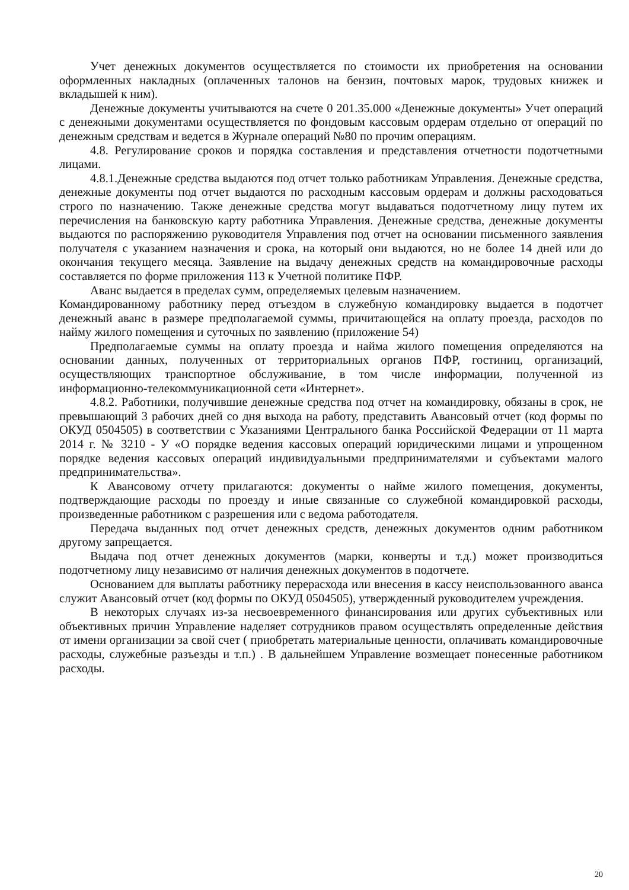Учет денежных документов осуществляется по стоимости их приобретения на основании оформленных накладных (оплаченных талонов на бензин, почтовых марок, трудовых книжек и вкладышей к ним).
Денежные документы учитываются на счете 0 201.35.000 «Денежные документы» Учет операций с денежными документами осуществляется по фондовым кассовым ордерам отдельно от операций по денежным средствам и ведется в Журнале операций №80 по прочим операциям.
4.8. Регулирование сроков и порядка составления и представления отчетности подотчетными лицами.
4.8.1.Денежные средства выдаются под отчет только работникам Управления. Денежные средства, денежные документы под отчет выдаются по расходным кассовым ордерам и должны расходоваться строго по назначению. Также денежные средства могут выдаваться подотчетному лицу путем их перечисления на банковскую карту работника Управления. Денежные средства, денежные документы выдаются по распоряжению руководителя Управления под отчет на основании письменного заявления получателя с указанием назначения и срока, на который они выдаются, но не более 14 дней или до окончания текущего месяца. Заявление на выдачу денежных средств на командировочные расходы составляется по форме приложения 113 к Учетной политике ПФР.
Аванс выдается в пределах сумм, определяемых целевым назначением.
Командированному работнику перед отъездом в служебную командировку выдается в подотчет денежный аванс в размере предполагаемой суммы, причитающейся на оплату проезда, расходов по найму жилого помещения и суточных по заявлению (приложение 54)
Предполагаемые суммы на оплату проезда и найма жилого помещения определяются на основании данных, полученных от территориальных органов ПФР, гостиниц, организаций, осуществляющих транспортное обслуживание, в том числе информации, полученной из информационно-телекоммуникационной сети «Интернет».
4.8.2. Работники, получившие денежные средства под отчет на командировку, обязаны в срок, не превышающий 3 рабочих дней со дня выхода на работу, представить Авансовый отчет (код формы по ОКУД 0504505) в соответствии с Указаниями Центрального банка Российской Федерации от 11 марта 2014 г. № 3210 - У «О порядке ведения кассовых операций юридическими лицами и упрощенном порядке ведения кассовых операций индивидуальными предпринимателями и субъектами малого предпринимательства».
К Авансовому отчету прилагаются: документы о найме жилого помещения, документы, подтверждающие расходы по проезду и иные связанные со служебной командировкой расходы, произведенные работником с разрешения или с ведома работодателя.
Передача выданных под отчет денежных средств, денежных документов одним работником другому запрещается.
Выдача под отчет денежных документов (марки, конверты и т.д.) может производиться подотчетному лицу независимо от наличия денежных документов в подотчете.
Основанием для выплаты работнику перерасхода или внесения в кассу неиспользованного аванса служит Авансовый отчет (код формы по ОКУД 0504505), утвержденный руководителем учреждения.
В некоторых случаях из-за несвоевременного финансирования или других субъективных или объективных причин Управление наделяет сотрудников правом осуществлять определенные действия от имени организации за свой счет ( приобретать материальные ценности, оплачивать командировочные расходы, служебные разъезды и т.п.) . В дальнейшем Управление возмещает понесенные работником расходы.
20